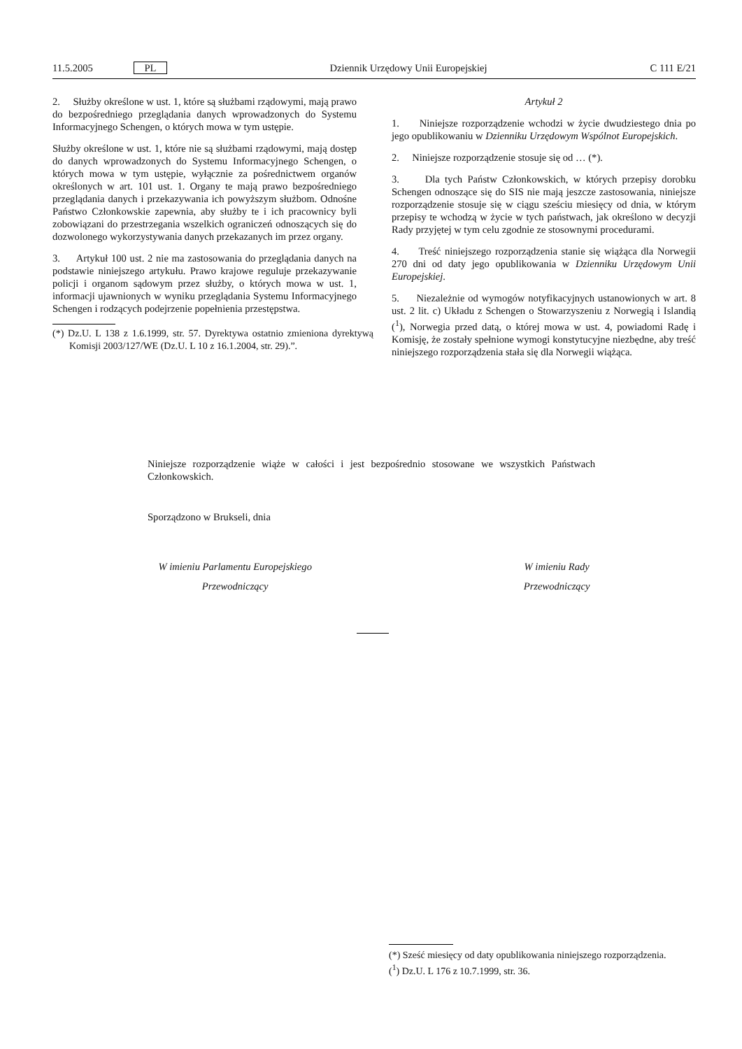11.5.2005 PL Dziennik Urzędowy Unii Europejskiej C 111 E/21
2. Służby określone w ust. 1, które są służbami rządowymi, mają prawo do bezpośredniego przeglądania danych wprowadzonych do Systemu Informacyjnego Schengen, o których mowa w tym ustępie.
Służby określone w ust. 1, które nie są służbami rządowymi, mają dostęp do danych wprowadzonych do Systemu Informacyjnego Schengen, o których mowa w tym ustępie, wyłącznie za pośrednictwem organów określonych w art. 101 ust. 1. Organy te mają prawo bezpośredniego przeglądania danych i przekazywania ich powyższym służbom. Odnośne Państwo Członkowskie zapewnia, aby służby te i ich pracownicy byli zobowiązani do przestrzegania wszelkich ograniczeń odnoszących się do dozwolonego wykorzystywania danych przekazanych im przez organy.
3. Artykuł 100 ust. 2 nie ma zastosowania do przeglądania danych na podstawie niniejszego artykułu. Prawo krajowe reguluje przekazywanie policji i organom sądowym przez służby, o których mowa w ust. 1, informacji ujawnionych w wyniku przeglądania Systemu Informacyjnego Schengen i rodzących podejrzenie popełnienia przestępstwa.
(*) Dz.U. L 138 z 1.6.1999, str. 57. Dyrektywa ostatnio zmieniona dyrektywą Komisji 2003/127/WE (Dz.U. L 10 z 16.1.2004, str. 29).”.
Artykuł 2
1. Niniejsze rozporządzenie wchodzi w życie dwudziestego dnia po jego opublikowaniu w Dzienniku Urzędowym Wspólnot Europejskich.
2. Niniejsze rozporządzenie stosuje się od … (*).
3. Dla tych Państw Członkowskich, w których przepisy dorobku Schengen odnoszące się do SIS nie mają jeszcze zastosowania, niniejsze rozporządzenie stosuje się w ciągu sześciu miesięcy od dnia, w którym przepisy te wchodzą w życie w tych państwach, jak określono w decyzji Rady przyjętej w tym celu zgodnie ze stosownymi procedurami.
4. Treść niniejszego rozporządzenia stanie się wiążąca dla Norwegii 270 dni od daty jego opublikowania w Dzienniku Urzędowym Unii Europejskiej.
5. Niezależnie od wymogów notyfikacyjnych ustanowionych w art. 8 ust. 2 lit. c) Układu z Schengen o Stowarzyszeniu z Norwegią i Islandią (<sup>1</sup>), Norwegia przed datą, o której mowa w ust. 4, powiadomi Radę i Komisję, że zostały spełnione wymogi konstytucyjne niezbędne, aby treść niniejszego rozporządzenia stała się dla Norwegii wiążąca.
Niniejsze rozporządzenie wiąże w całości i jest bezpośrednio stosowane we wszystkich Państwach Członkowskich.
Sporządzono w Brukseli, dnia
W imieniu Parlamentu Europejskiego
Przewodniczący
W imieniu Rady
Przewodniczący
(*) Sześć miesięcy od daty opublikowania niniejszego rozporządzenia.
(<sup>1</sup>) Dz.U. L 176 z 10.7.1999, str. 36.